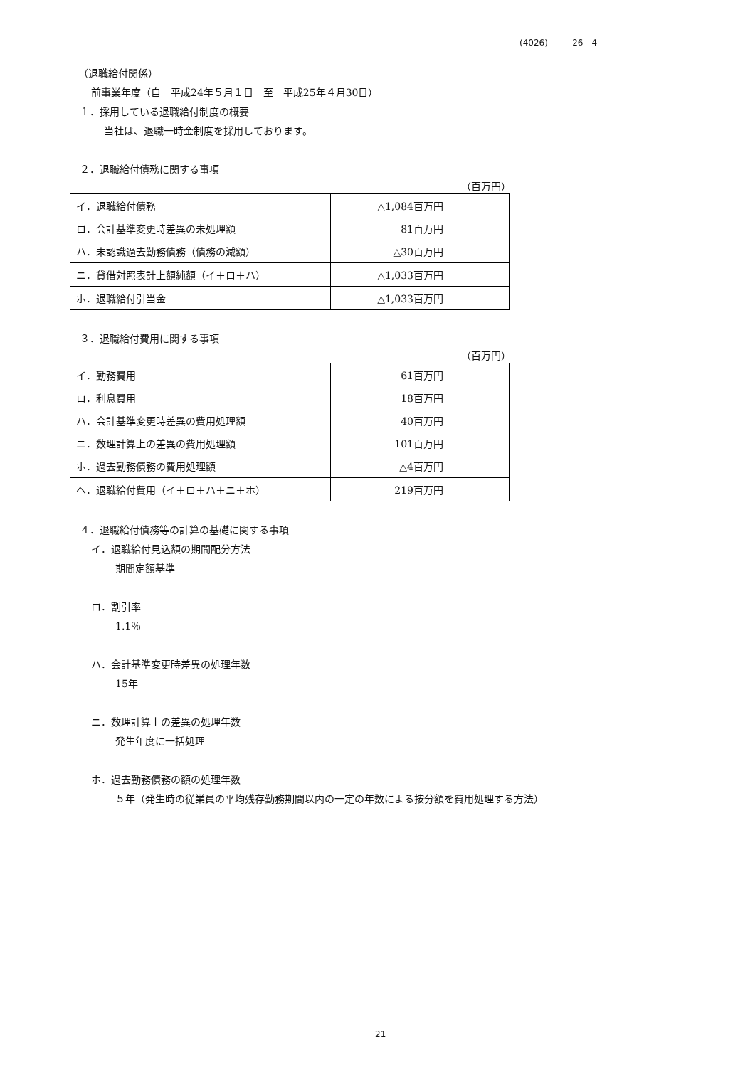(4026) 26　4
（退職給付関係）
前事業年度（自　平成24年５月１日　至　平成25年４月30日）
１．採用している退職給付制度の概要
当社は、退職一時金制度を採用しております。
２．退職給付債務に関する事項
（百万円）
| イ．退職給付債務 | △1,084百万円 |
| ロ．会計基準変更時差異の未処理額 | 81百万円 |
| ハ．未認識過去勤務債務（債務の減額） | △30百万円 |
| ニ．貸借対照表計上額純額（イ＋ロ＋ハ） | △1,033百万円 |
| ホ．退職給付引当金 | △1,033百万円 |
３．退職給付費用に関する事項
（百万円）
| イ．勤務費用 | 61百万円 |
| ロ．利息費用 | 18百万円 |
| ハ．会計基準変更時差異の費用処理額 | 40百万円 |
| ニ．数理計算上の差異の費用処理額 | 101百万円 |
| ホ．過去勤務債務の費用処理額 | △4百万円 |
| ヘ．退職給付費用（イ＋ロ＋ハ＋ニ＋ホ） | 219百万円 |
４．退職給付債務等の計算の基礎に関する事項
イ．退職給付見込額の期間配分方法
期間定額基準
ロ．割引率
1.1％
ハ．会計基準変更時差異の処理年数
15年
ニ．数理計算上の差異の処理年数
発生年度に一括処理
ホ．過去勤務債務の額の処理年数
５年（発生時の従業員の平均残存勤務期間以内の一定の年数による按分額を費用処理する方法）
21